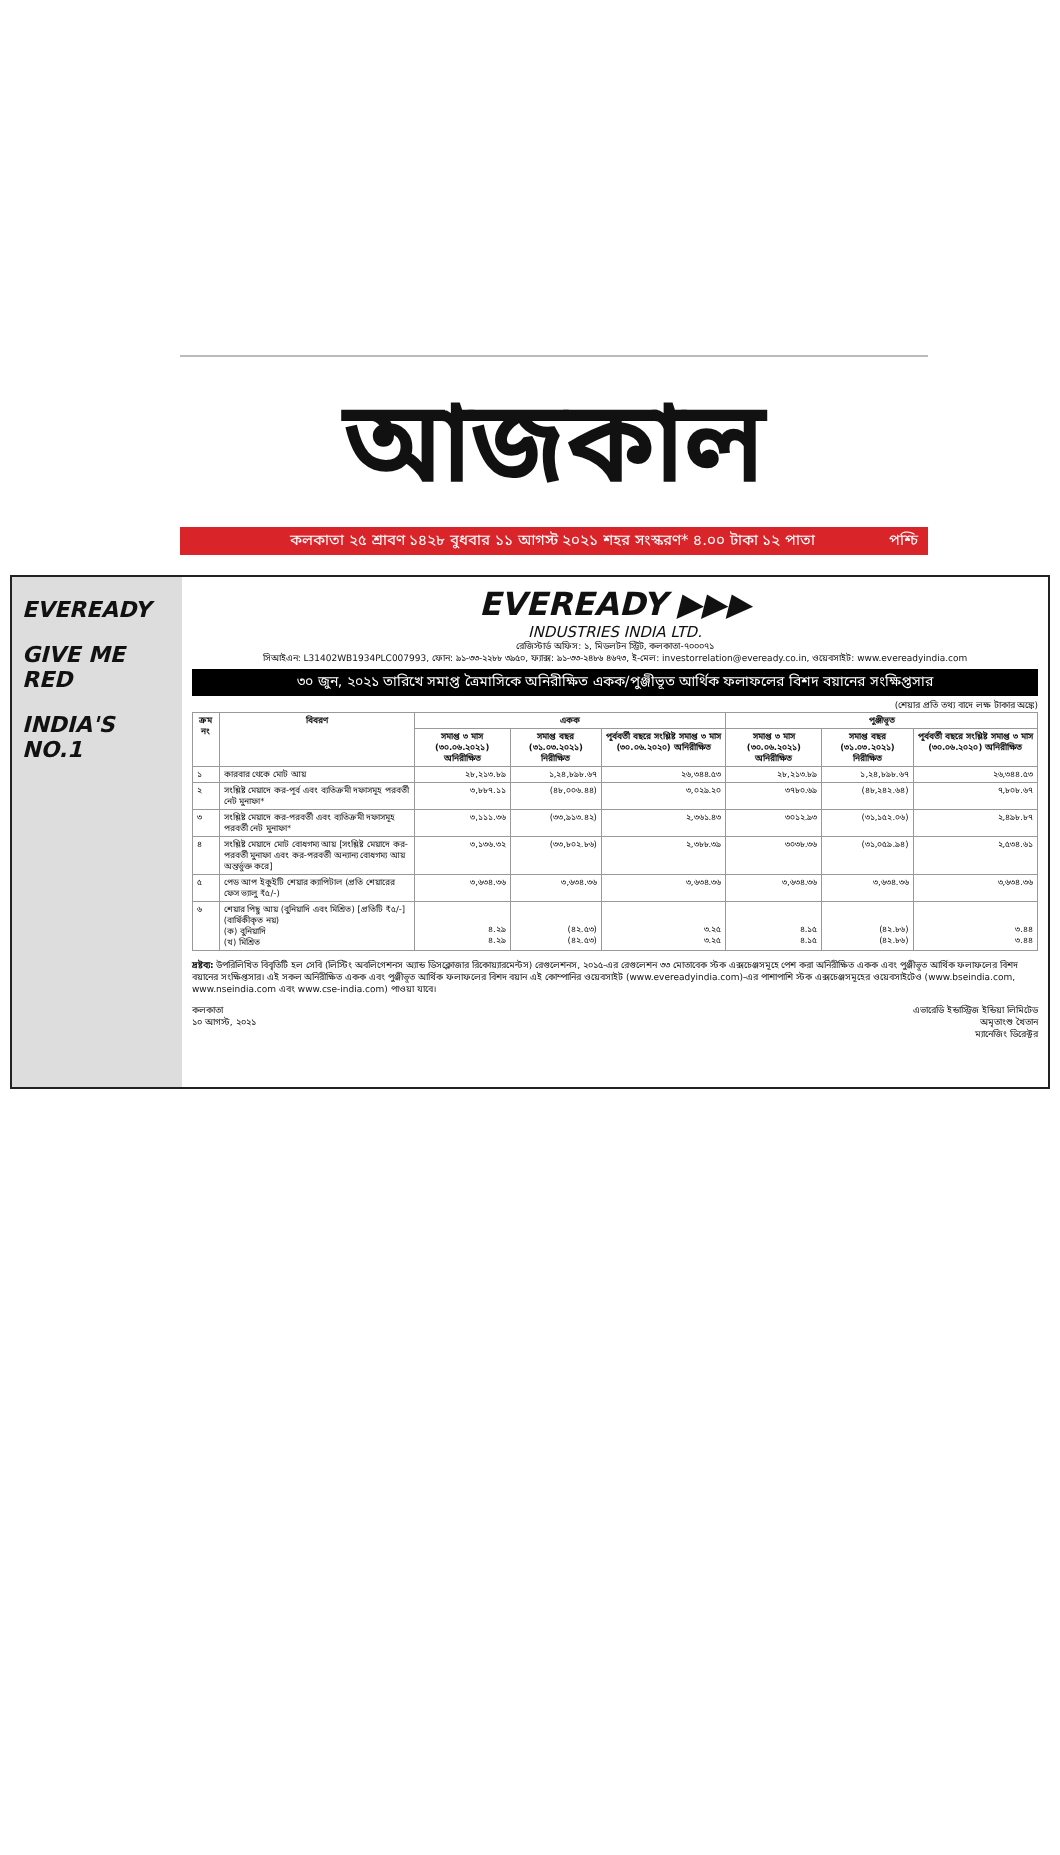আজকাল
কলকাতা ২৫ শ্রাবণ ১৪২৮ বুধবার ১১ আগস্ট ২০২১ শহর সংস্করণ* ৪.০০ টাকা ১২ পাতা পশ্চি
EVEREADY
GIVE ME RED
INDIA'S NO.1
EVEREADY ▶▶▶
INDUSTRIES INDIA LTD.
রেজিস্টার্ড অফিস: ১, মিডলটন স্ট্রিট, কলকাতা-৭০০০৭১
সিআইএন: L31402WB1934PLC007993, ফোন: ৯১-৩৩-২২৮৮ ৩৯৫০, ফ্যাক্স: ৯১-৩৩-২৪৮৬ ৪৬৭৩, ই-মেল: investorrelation@eveready.co.in, ওয়েবসাইট: www.evereadyindia.com
৩০ জুন, ২০২১ তারিখে সমাপ্ত ত্রৈমাসিকে অনিরীক্ষিত একক/পুঞ্জীভূত আর্থিক ফলাফলের বিশদ বয়ানের সংক্ষিপ্তসার
(শেয়ার প্রতি তথ্য বাদে লক্ষ টাকার অঙ্কে)
| ক্রম নং | বিবরণ | একক | | | পুঞ্জীভূত | | |
| --- | --- | --- | --- | --- | --- | --- | --- |
| | | সমাপ্ত ৩ মাস (৩০.০৬.২০২১) অনিরীক্ষিত | সমাপ্ত বছর (৩১.০৩.২০২১) নিরীক্ষিত | পূর্ববর্তী বছরে সংশ্লিষ্ট সমাপ্ত ৩ মাস (৩০.০৬.২০২০) অনিরীক্ষিত | সমাপ্ত ৩ মাস (৩০.০৬.২০২১) অনিরীক্ষিত | সমাপ্ত বছর (৩১.০৩.২০২১) নিরীক্ষিত | পূর্ববর্তী বছরে সংশ্লিষ্ট সমাপ্ত ৩ মাস (৩০.০৬.২০২০) অনিরীক্ষিত |
| ১ | কারবার থেকে মোট আয় | ২৮,২১৩.৮৯ | ১,২৪,৮৯৮.৬৭ | ২৬,৩৪৪.৫৩ | ২৮,২১৩.৮৯ | ১,২৪,৮৯৮.৬৭ | ২৬,৩৪৪.৫৩ |
| ২ | সংশ্লিষ্ট মেয়াদে কর-পূর্ব এবং ব্যতিক্রমী দফাসমূহ পরবর্তী নেট মুনাফা* | ৩,৮৮৭.১১ | (৪৮,০০৬.৪৪) | ৩,০২৯.২০ | ৩৭৮০.৬৯ | (৪৮,২৪২.৬৪) | ৭,৮০৮.৬৭ |
| ৩ | সংশ্লিষ্ট মেয়াদে কর-পরবর্তী এবং ব্যতিক্রমী দফাসমূহ পরবর্তী নেট মুনাফা* | ৩,১১১.৩৬ | (৩৩,৯১৩.৪২) | ২,৩৬১.৪৩ | ৩০১২.৯৩ | (৩১,১৫২.০৬) | ২,৪৯৮.৮৭ |
| ৪ | সংশ্লিষ্ট মেয়াদে মোট বোধগম্য আয় [সংশ্লিষ্ট মেয়াদে কর-পরবর্তী মুনাফা এবং কর-পরবর্তী অন্যান্য বোধগম্য আয় অন্তর্ভুক্ত করে] | ৩,১৩৬.৩২ | (৩৩,৮০২.৮৬) | ২,৩৮৮.৩৯ | ৩০৩৮.৩৬ | (৩১,০৫৯.৯৪) | ২,৫৩৪.৬১ |
| ৫ | পেড আপ ইকুইটি শেয়ার ক্যাপিটাল (প্রতি শেয়ারের ফেস ভ্যালু ₹৫/-) | ৩,৬৩৪.৩৬ | ৩,৬৩৪.৩৬ | ৩,৬৩৪.৩৬ | ৩,৬৩৪.৩৬ | ৩,৬৩৪.৩৬ | ৩,৬৩৪.৩৬ |
| ৬ | শেয়ার পিছু আয় (বুনিয়াদি এবং মিশ্রিত) [প্রতিটি ₹৫/-] (বার্ষিকীকৃত নয়) (ক) বুনিয়াদি (খ) মিশ্রিত | ৪.২৯ ৪.২৯ | (৪২.৫৩) (৪২.৫৩) | ৩.২৫ ৩.২৫ | ৪.১৫ ৪.১৫ | (৪২.৮৬) (৪২.৮৬) | ৩.৪৪ ৩.৪৪ |
দ্রষ্টব্য: উপরিলিখিত বিবৃতিটি হল সেবি (লিস্টিং অবলিগেশনস অ্যান্ড ডিসক্লোজার রিকোয়্যারমেন্টস) রেগুলেশনস, ২০১৫-এর রেগুলেশন ৩৩ মোতাবেক স্টক এক্সচেঞ্জসমূহে পেশ করা অনিরীক্ষিত একক এবং পুঞ্জীভূত আর্থিক ফলাফলের বিশদ বয়ানের সংক্ষিপ্তসার। এই সকল অনিরীক্ষিত একক এবং পুঞ্জীভূত আর্থিক ফলাফলের বিশদ বয়ান এই কোম্পানির ওয়েবসাইট (www.evereadyindia.com)-এর পাশাপাশি স্টক এক্সচেঞ্জসমূহের ওয়েবসাইটেও (www.bseindia.com, www.nseindia.com এবং www.cse-india.com) পাওয়া যাবে।
কলকাতা
১০ আগস্ট, ২০২১
এভারেডি ইন্ডাস্ট্রিজ ইন্ডিয়া লিমিটেড
অমৃতাংশু খৈতান
ম্যানেজিং ডিরেক্টর